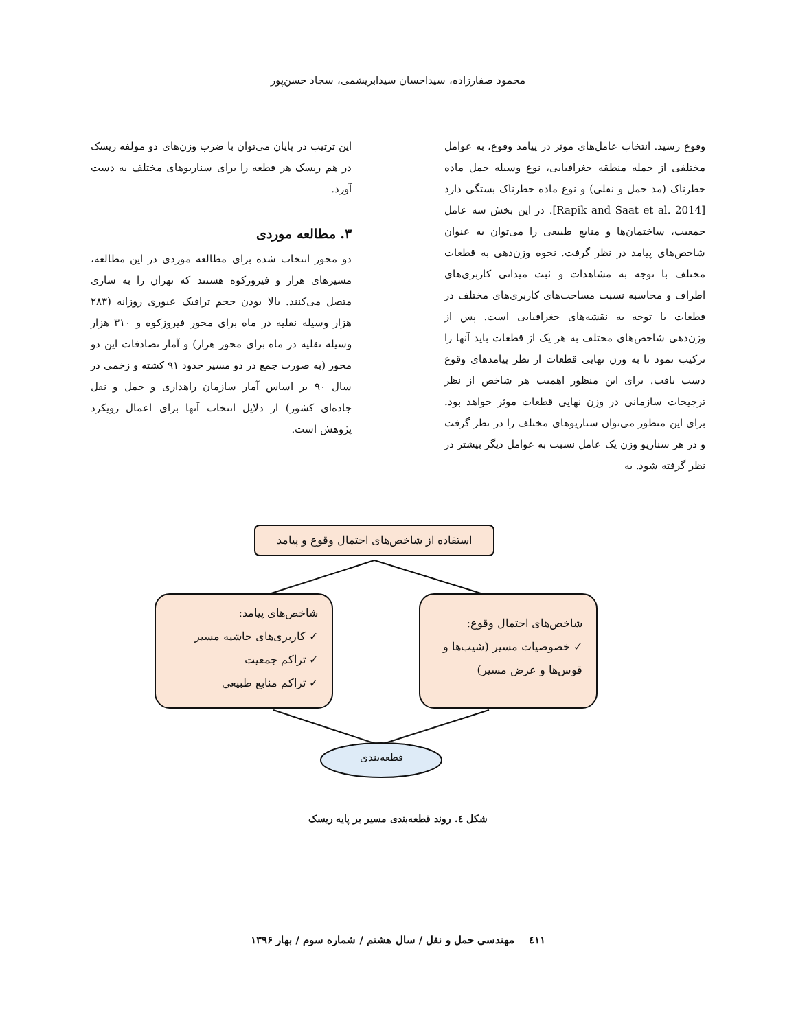محمود صفارزاده، سیداحسان سیدابریشمی، سجاد حسن‌پور
وقوع رسید. انتخاب عامل‌های موثر در پیامد وقوع، به عوامل مختلفی از جمله منطقه جغرافیایی، نوع وسیله حمل ماده خطرناک (مد حمل و نقلی) و نوع ماده خطرناک بستگی دارد [Rapik and Saat et al. 2014]. در این بخش سه عامل جمعیت، ساختمان‌ها و منابع طبیعی را می‌توان به عنوان شاخص‌های پیامد در نظر گرفت. نحوه وزن‌دهی به قطعات مختلف با توجه به مشاهدات و ثبت میدانی کاربری‌های اطراف و محاسبه نسبت مساحت‌های کاربری‌های مختلف در قطعات با توجه به نقشه‌های جغرافیایی است. پس از وزن‌دهی شاخص‌های مختلف به هر یک از قطعات باید آنها را ترکیب نمود تا به وزن نهایی قطعات از نظر پیامدهای وقوع دست یافت. برای این منظور اهمیت هر شاخص از نظر ترجیحات سازمانی در وزن نهایی قطعات موثر خواهد بود. برای این منظور می‌توان سناریوهای مختلف را در نظر گرفت و در هر سناریو وزن یک عامل نسبت به عوامل دیگر بیشتر در نظر گرفته شود. به
این ترتیب در پایان می‌توان با ضرب وزن‌های دو مولفه ریسک در هم ریسک هر قطعه را برای سناریوهای مختلف به دست آورد.
۳. مطالعه موردی
دو محور انتخاب شده برای مطالعه موردی در این مطالعه، مسیرهای هراز و فیروزکوه هستند که تهران را به ساری متصل می‌کنند. بالا بودن حجم ترافیک عبوری روزانه (۲۸۳ هزار وسیله نقلیه در ماه برای محور فیروزکوه و ۳۱۰ هزار وسیله نقلیه در ماه برای محور هراز) و آمار تصادفات این دو محور (به صورت جمع در دو مسیر حدود ۹۱ کشته و زخمی در سال ۹۰ بر اساس آمار سازمان راهداری و حمل و نقل جاده‌ای کشور) از دلایل انتخاب آنها برای اعمال رویکرد پژوهش است.
استفاده از شاخص‌های احتمال وقوع و پیامد
شاخص‌های پیامد:
✓ کاربری‌های حاشیه مسیر
✓ تراکم جمعیت
✓ تراکم منابع طبیعی
شاخص‌های احتمال وقوع:
✓ خصوصیات مسیر (شیب‌ها و قوس‌ها و عرض مسیر)
قطعه‌بندی
شکل ٤. روند قطعه‌بندی مسیر بر پایه ریسک
٤١١ مهندسی حمل و نقل / سال هشتم / شماره سوم / بهار ۱۳۹۶